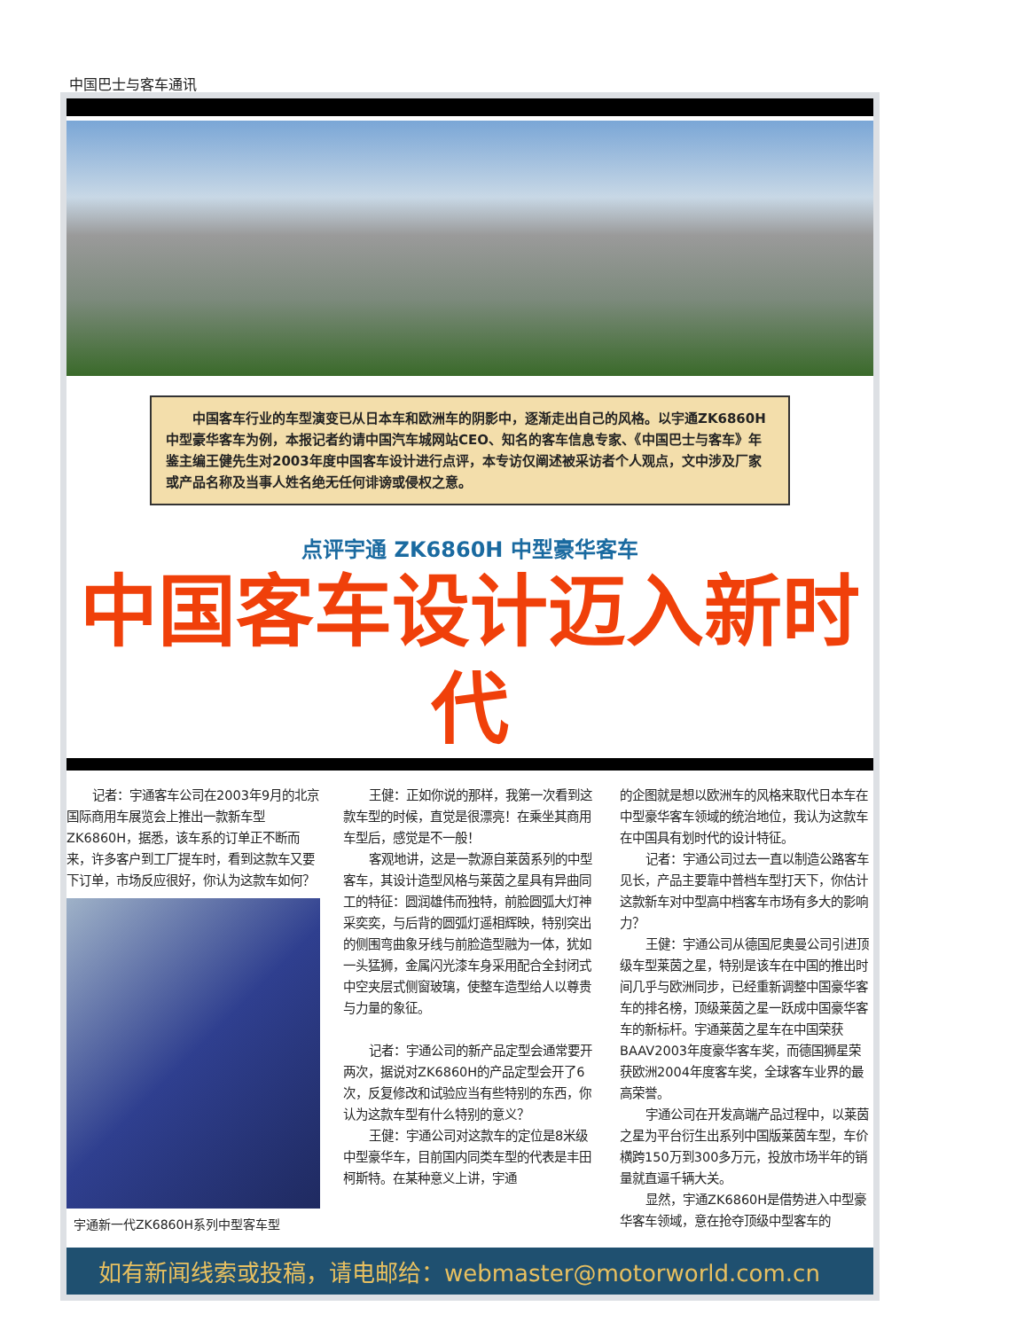中国巴士与客车通讯
中国客车行业的车型演变已从日本车和欧洲车的阴影中，逐渐走出自己的风格。以宇通ZK6860H中型豪华客车为例，本报记者约请中国汽车城网站CEO、知名的客车信息专家、《中国巴士与客车》年鉴主编王健先生对2003年度中国客车设计进行点评，本专访仅阐述被采访者个人观点，文中涉及厂家或产品名称及当事人姓名绝无任何诽谤或侵权之意。
点评宇通 ZK6860H 中型豪华客车
中国客车设计迈入新时代
记者：宇通客车公司在2003年9月的北京国际商用车展览会上推出一款新车型ZK6860H，据悉，该车系的订单正不断而来，许多客户到工厂提车时，看到这款车又要下订单，市场反应很好，你认为这款车如何？
宇通新一代ZK6860H系列中型客车型
王健：正如你说的那样，我第一次看到这款车型的时候，直觉是很漂亮！在乘坐其商用车型后，感觉是不一般！
客观地讲，这是一款源自莱茵系列的中型客车，其设计造型风格与莱茵之星具有异曲同工的特征：圆润雄伟而独特，前脸圆弧大灯神采奕奕，与后背的圆弧灯遥相辉映，特别突出的侧围弯曲象牙线与前脸造型融为一体，犹如一头猛狮，金属闪光漆车身采用配合全封闭式中空夹层式侧窗玻璃，使整车造型给人以尊贵与力量的象征。
记者：宇通公司的新产品定型会通常要开两次，据说对ZK6860H的产品定型会开了6次，反复修改和试验应当有些特别的东西，你认为这款车型有什么特别的意义？
王健：宇通公司对这款车的定位是8米级中型豪华车，目前国内同类车型的代表是丰田柯斯特。在某种意义上讲，宇通
的企图就是想以欧洲车的风格来取代日本车在中型豪华客车领域的统治地位，我认为这款车在中国具有划时代的设计特征。
记者：宇通公司过去一直以制造公路客车见长，产品主要靠中普档车型打天下，你估计这款新车对中型高中档客车市场有多大的影响力？
王健：宇通公司从德国尼奥曼公司引进顶级车型莱茵之星，特别是该车在中国的推出时间几乎与欧洲同步，已经重新调整中国豪华客车的排名榜，顶级莱茵之星一跃成中国豪华客车的新标杆。宇通莱茵之星车在中国荣获BAAV2003年度豪华客车奖，而德国狮星荣获欧洲2004年度客车奖，全球客车业界的最高荣誉。
宇通公司在开发高端产品过程中，以莱茵之星为平台衍生出系列中国版莱茵车型，车价横跨150万到300多万元，投放市场半年的销量就直逼千辆大关。
显然，宇通ZK6860H是借势进入中型豪华客车领域，意在抢夺顶级中型客车的
如有新闻线索或投稿，请电邮给：webmaster@motorworld.com.cn